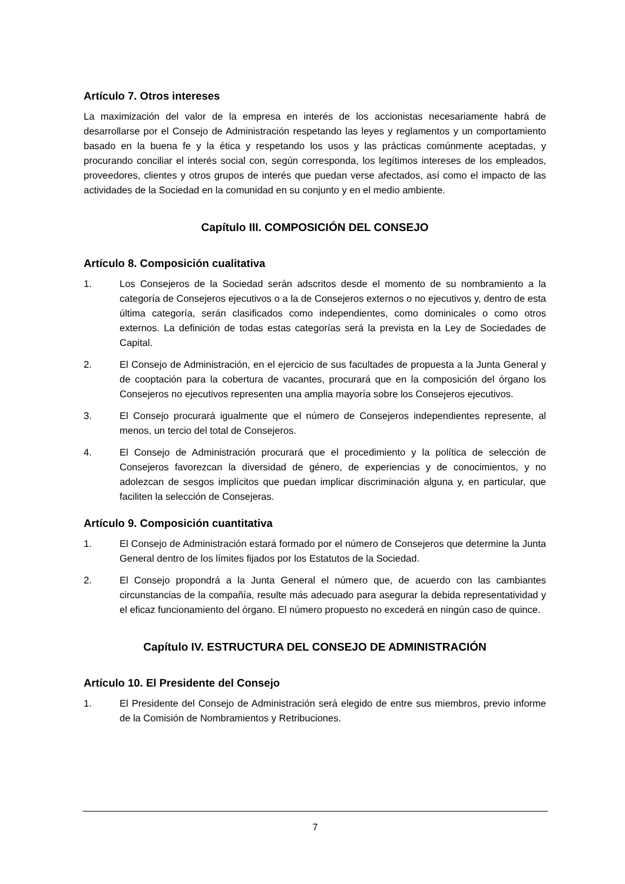Artículo 7. Otros intereses
La maximización del valor de la empresa en interés de los accionistas necesariamente habrá de desarrollarse por el Consejo de Administración respetando las leyes y reglamentos y un comportamiento basado en la buena fe y la ética y respetando los usos y las prácticas comúnmente aceptadas, y procurando conciliar el interés social con, según corresponda, los legítimos intereses de los empleados, proveedores, clientes y otros grupos de interés que puedan verse afectados, así como el impacto de las actividades de la Sociedad en la comunidad en su conjunto y en el medio ambiente.
Capítulo III. COMPOSICIÓN DEL CONSEJO
Artículo 8. Composición cualitativa
1. Los Consejeros de la Sociedad serán adscritos desde el momento de su nombramiento a la categoría de Consejeros ejecutivos o a la de Consejeros externos o no ejecutivos y, dentro de esta última categoría, serán clasificados como independientes, como dominicales o como otros externos. La definición de todas estas categorías será la prevista en la Ley de Sociedades de Capital.
2. El Consejo de Administración, en el ejercicio de sus facultades de propuesta a la Junta General y de cooptación para la cobertura de vacantes, procurará que en la composición del órgano los Consejeros no ejecutivos representen una amplia mayoría sobre los Consejeros ejecutivos.
3. El Consejo procurará igualmente que el número de Consejeros independientes represente, al menos, un tercio del total de Consejeros.
4. El Consejo de Administración procurará que el procedimiento y la política de selección de Consejeros favorezcan la diversidad de género, de experiencias y de conocimientos, y no adolezcan de sesgos implícitos que puedan implicar discriminación alguna y, en particular, que faciliten la selección de Consejeras.
Artículo 9. Composición cuantitativa
1. El Consejo de Administración estará formado por el número de Consejeros que determine la Junta General dentro de los límites fijados por los Estatutos de la Sociedad.
2. El Consejo propondrá a la Junta General el número que, de acuerdo con las cambiantes circunstancias de la compañía, resulte más adecuado para asegurar la debida representatividad y el eficaz funcionamiento del órgano. El número propuesto no excederá en ningún caso de quince.
Capítulo IV. ESTRUCTURA DEL CONSEJO DE ADMINISTRACIÓN
Artículo 10. El Presidente del Consejo
1. El Presidente del Consejo de Administración será elegido de entre sus miembros, previo informe de la Comisión de Nombramientos y Retribuciones.
7